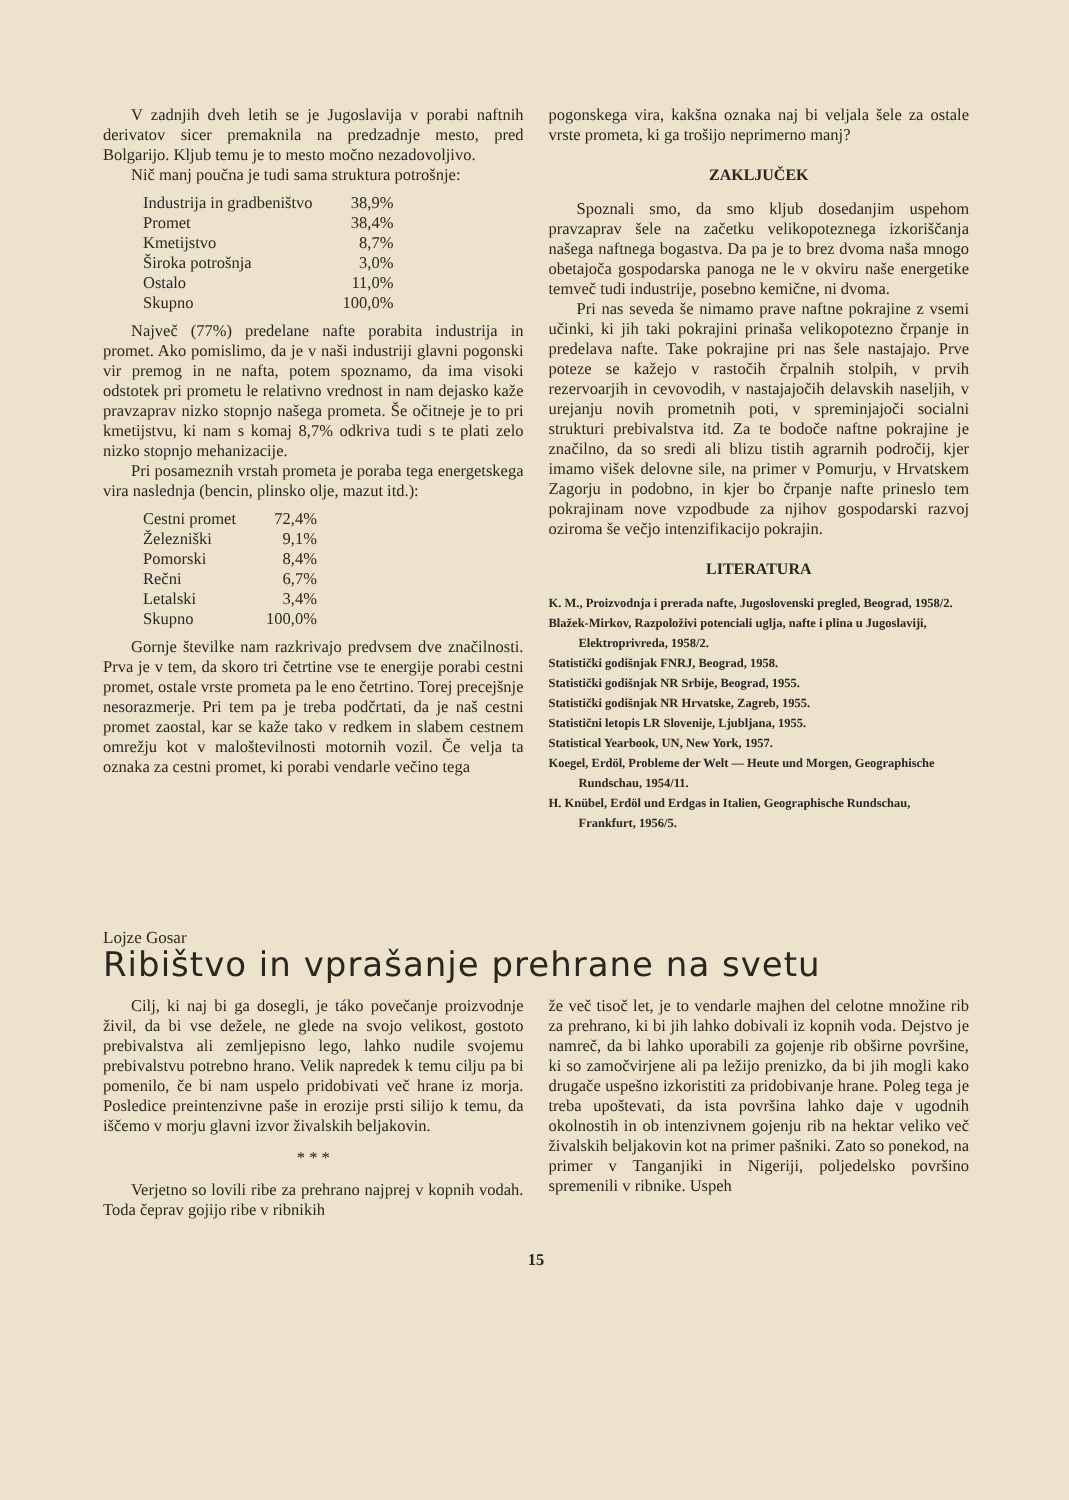V zadnjih dveh letih se je Jugoslavija v porabi naftnih derivatov sicer premaknila na predzadnje mesto, pred Bolgarijo. Kljub temu je to mesto močno nezadovoljivo.
Nič manj poučna je tudi sama struktura potrošnje:
| Industrija in gradbeništvo | 38,9% |
| Promet | 38,4% |
| Kmetijstvo | 8,7% |
| Široka potrošnja | 3,0% |
| Ostalo | 11,0% |
| Skupno | 100,0% |
Največ (77%) predelane nafte porabita industrija in promet. Ako pomislimo, da je v naši industriji glavni pogonski vir premog in ne nafta, potem spoznamo, da ima visoki odstotek pri prometu le relativno vrednost in nam dejasko kaže pravzaprav nizko stopnjo našega prometa. Še očitneje je to pri kmetijstvu, ki nam s komaj 8,7% odkriva tudi s te plati zelo nizko stopnjo mehanizacije.
Pri posameznih vrstah prometa je poraba tega energetskega vira naslednja (bencin, plinsko olje, mazut itd.):
| Cestni promet | 72,4% |
| Železniški | 9,1% |
| Pomorski | 8,4% |
| Rečni | 6,7% |
| Letalski | 3,4% |
| Skupno | 100,0% |
Gornje številke nam razkrivajo predvsem dve značilnosti. Prva je v tem, da skoro tri četrtine vse te energije porabi cestni promet, ostale vrste prometa pa le eno četrtino. Torej precejšnje nesorazmerje. Pri tem pa je treba podčrtati, da je naš cestni promet zaostal, kar se kaže tako v redkem in slabem cestnem omrežju kot v maloštevilnosti motornih vozil. Če velja ta oznaka za cestni promet, ki porabi vendarle večino tega
pogonskega vira, kakšna oznaka naj bi veljala šele za ostale vrste prometa, ki ga trošijo neprimerno manj?
ZAKLJUČEK
Spoznali smo, da smo kljub dosedanjim uspehom pravzaprav šele na začetku velikopoteznega izkoriščanja našega naftnega bogastva. Da pa je to brez dvoma naša mnogo obetajoča gospodarska panoga ne le v okviru naše energetike temveč tudi industrije, posebno kemične, ni dvoma.
Pri nas seveda še nimamo prave naftne pokrajine z vsemi učinki, ki jih taki pokrajini prinaša velikopotezno črpanje in predelava nafte. Take pokrajine pri nas šele nastajajo. Prve poteze se kažejo v rastočih črpalnih stolpih, v prvih rezervoarjih in cevovodih, v nastajajočih delavskih naseljih, v urejanju novih prometnih poti, v spreminjajoči socialni strukturi prebivalstva itd. Za te bodoče naftne pokrajine je značilno, da so sredi ali blizu tistih agrarnih področij, kjer imamo višek delovne sile, na primer v Pomurju, v Hrvatskem Zagorju in podobno, in kjer bo črpanje nafte prineslo tem pokrajinam nove vzpodbude za njihov gospodarski razvoj oziroma še večjo intenzifikacijo pokrajin.
LITERATURA
K. M., Proizvodnja i prerada nafte, Jugoslovenski pregled, Beograd, 1958/2.
Blažek-Mirkov, Razpoloživi potenciali uglja, nafte i plina u Jugoslaviji, Elektroprivreda, 1958/2.
Statistički godišnjak FNRJ, Beograd, 1958.
Statistički godišnjak NR Srbije, Beograd, 1955.
Statistički godišnjak NR Hrvatske, Zagreb, 1955.
Statistični letopis LR Slovenije, Ljubljana, 1955.
Statistical Yearbook, UN, New York, 1957.
Koegel, Erdöl, Probleme der Welt — Heute und Morgen, Geographische Rundschau, 1954/11.
H. Knübel, Erdöl und Erdgas in Italien, Geographische Rundschau, Frankfurt, 1956/5.
Lojze Gosar
Ribištvo in vprašanje prehrane na svetu
Cilj, ki naj bi ga dosegli, je táko povečanje proizvodnje živil, da bi vse dežele, ne glede na svojo velikost, gostoto prebivalstva ali zemljepisno lego, lahko nudile svojemu prebivalstvu potrebno hrano. Velik napredek k temu cilju pa bi pomenilo, če bi nam uspelo pridobivati več hrane iz morja. Posledice preintenzivne paše in erozije prsti silijo k temu, da iščemo v morju glavni izvor živalskih beljakovin.
* * *
Verjetno so lovili ribe za prehrano najprej v kopnih vodah. Toda čeprav gojijo ribe v ribnikih
že več tisoč let, je to vendarle majhen del celotne množine rib za prehrano, ki bi jih lahko dobivali iz kopnih voda. Dejstvo je namreč, da bi lahko uporabili za gojenje rib obširne površine, ki so zamočvirjene ali pa ležijo prenizko, da bi jih mogli kako drugače uspešno izkoristiti za pridobivanje hrane. Poleg tega je treba upoštevati, da ista površina lahko daje v ugodnih okolnostih in ob intenzivnem gojenju rib na hektar veliko več živalskih beljakovin kot na primer pašniki. Zato so ponekod, na primer v Tanganjiki in Nigeriji, poljedelsko površino spremenili v ribnike. Uspeh
15